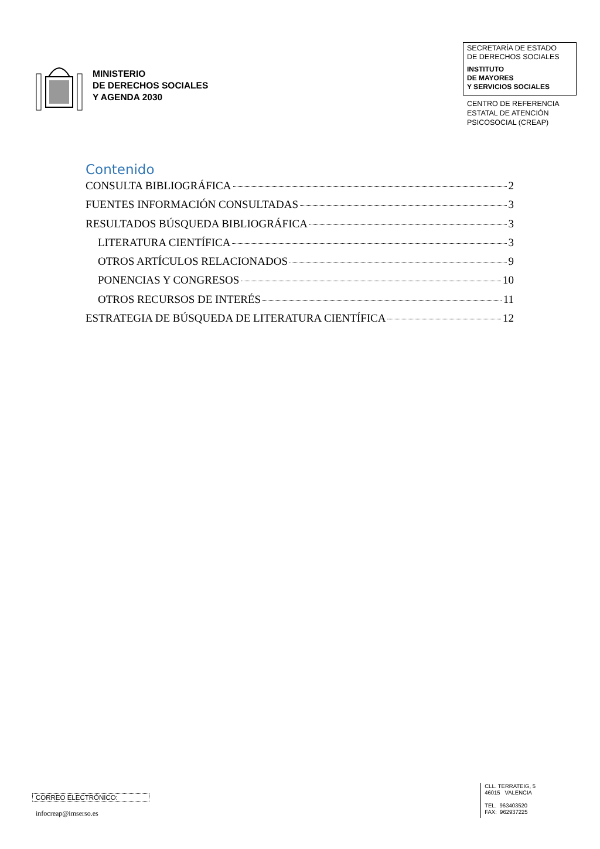MINISTERIO
DE DERECHOS SOCIALES
Y AGENDA 2030
SECRETARÍA DE ESTADO
DE DERECHOS SOCIALES
INSTITUTO
DE MAYORES
Y SERVICIOS SOCIALES
CENTRO DE REFERENCIA
ESTATAL DE ATENCIÓN
PSICOSOCIAL (CREAP)
Contenido
CONSULTA BIBLIOGRÁFICA 2
FUENTES INFORMACIÓN CONSULTADAS 3
RESULTADOS BÚSQUEDA BIBLIOGRÁFICA 3
LITERATURA CIENTÍFICA 3
OTROS ARTÍCULOS RELACIONADOS 9
PONENCIAS Y CONGRESOS 10
OTROS RECURSOS DE INTERÉS 11
ESTRATEGIA DE BÚSQUEDA DE LITERATURA CIENTÍFICA 12
CORREO ELECTRÓNICO:
infocreap@imserso.es
CLL. TERRATEIG, 5
46015 VALENCIA
TEL. 963403520
FAX: 962937225